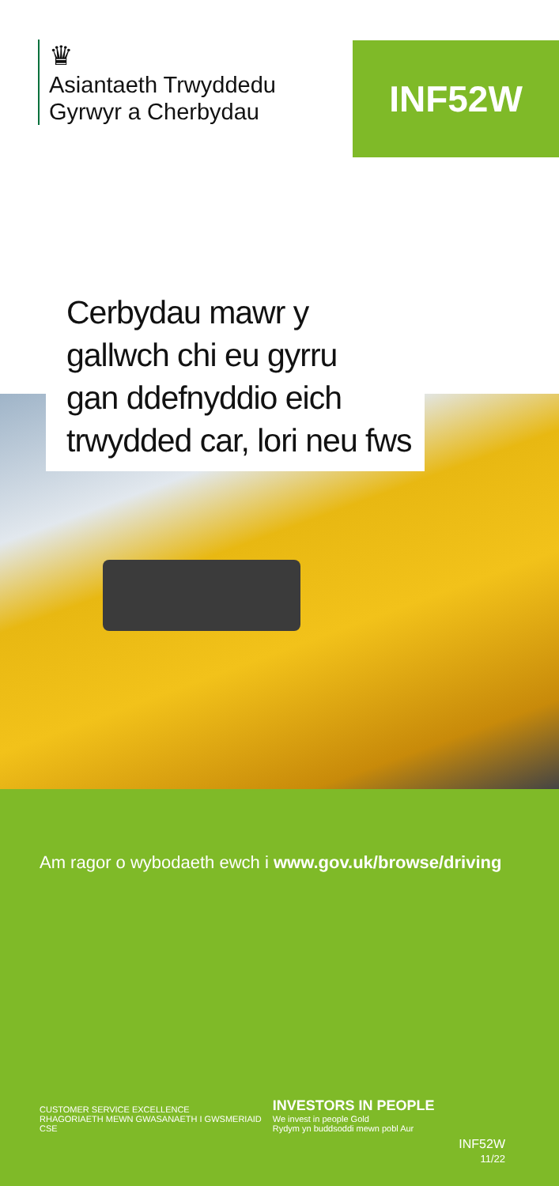♛
Asiantaeth Trwyddedu
Gyrwyr a Cherbydau
INF52W
Cerbydau mawr y
gallwch chi eu gyrru
gan ddefnyddio eich
trwydded car, lori neu fws
Am ragor o wybodaeth ewch i www.gov.uk/browse/driving
CUSTOMER SERVICE EXCELLENCE
RHAGORIAETH MEWN GWASANAETH I GWSMERIAID
CSE
INVESTORS IN PEOPLE
We invest in people Gold
Rydym yn buddsoddi mewn pobl Aur
INF52W
11/22